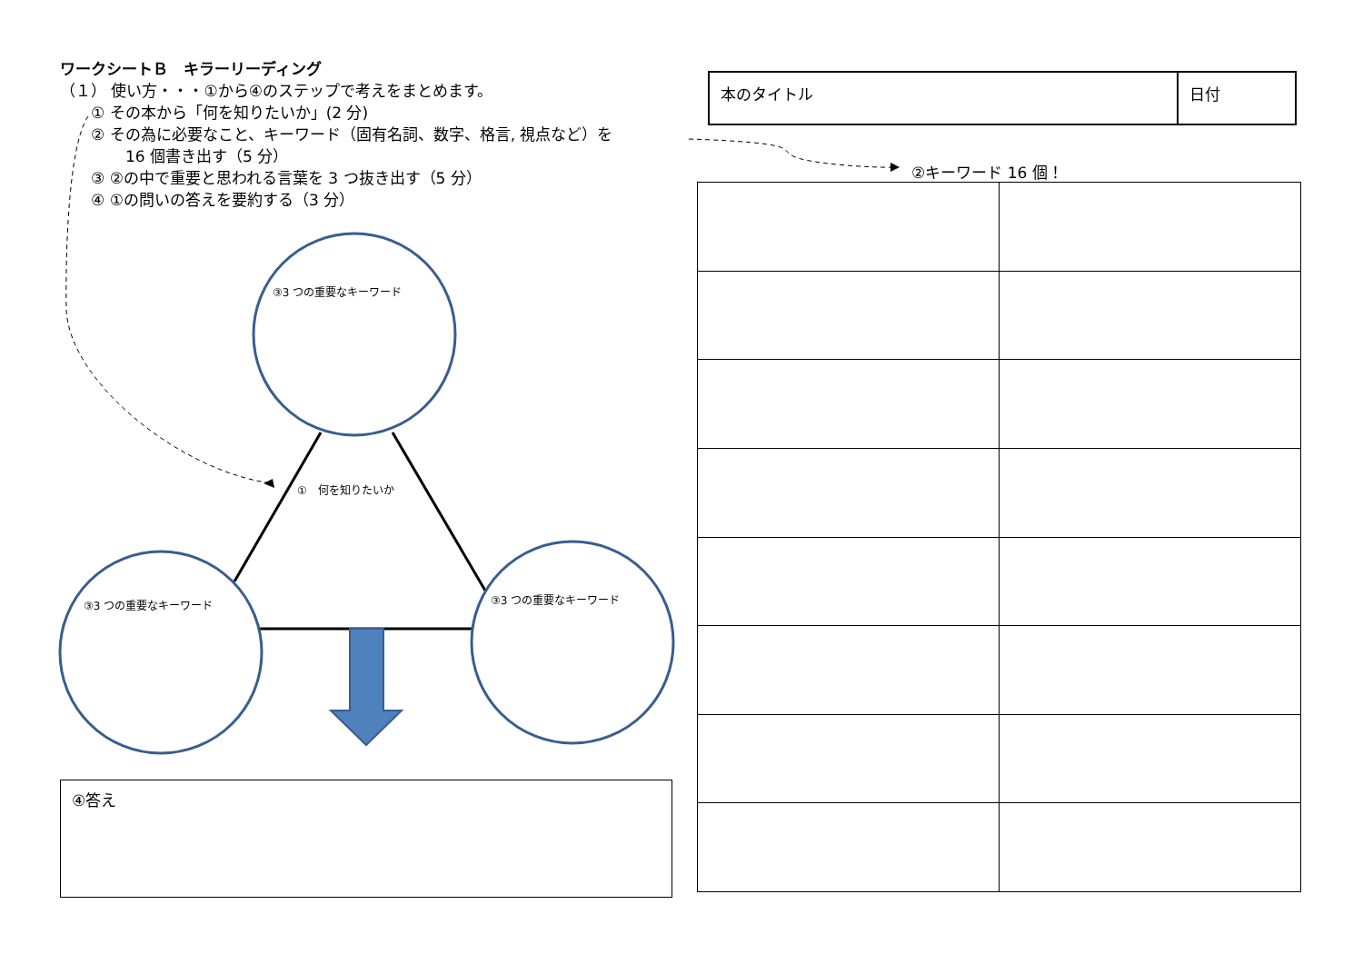ワークシートＢ　キラーリーディング
（１） 使い方・・・①から④のステップで考えをまとめます。
① その本から「何を知りたいか」(2 分)
② その為に必要なこと、キーワード（固有名詞、数字、格言, 視点など）を
16 個書き出す（5 分）
③ ②の中で重要と思われる言葉を 3 つ抜き出す（5 分）
④ ①の問いの答えを要約する（3 分）
③3 つの重要なキーワード
①　何を知りたいか
③3 つの重要なキーワード ③3 つの重要なキーワード
④答え
| 本のタイトル | 日付 |
②キーワード 16 個！